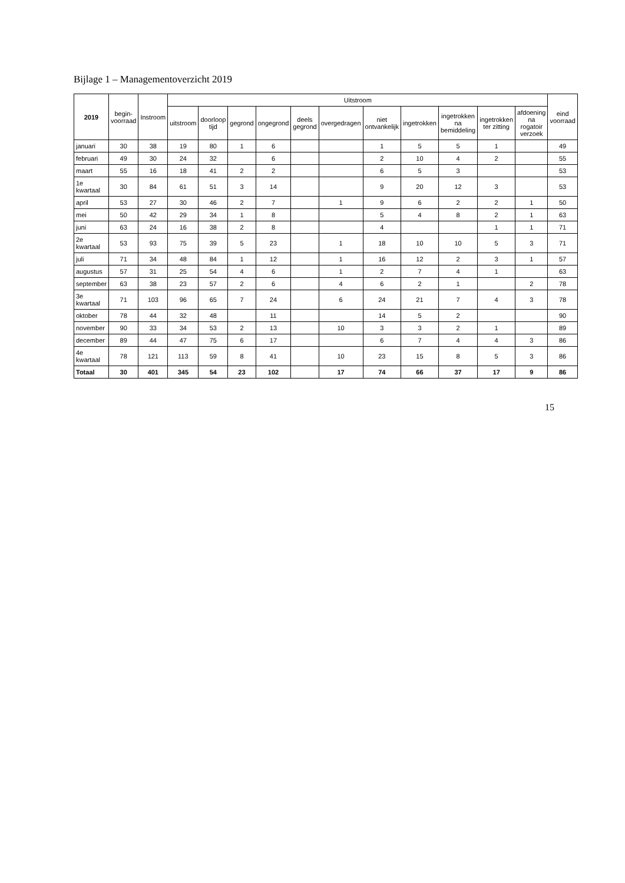Bijlage 1 – Managementoverzicht 2019
| 2019 | begin- voorraad | Instroom | Uitstroom | | | | | | | | | | | eind voorraad |
| --- | --- | --- | --- | --- | --- | --- | --- | --- | --- | --- | --- | --- | --- | --- |
| | | | uitstroom | doorloop tijd | gegrond | ongegrond | deels gegrond | overgedragen | niet ontvankelijk | ingetrokken | ingetrokken na bemiddeling | ingetrokken ter zitting | afdoening na rogatoir verzoek | |
| januari | 30 | 38 | 19 | 80 | 1 | 6 | | | 1 | 5 | 5 | 1 | | 49 |
| februari | 49 | 30 | 24 | 32 | | 6 | | | 2 | 10 | 4 | 2 | | 55 |
| maart | 55 | 16 | 18 | 41 | 2 | 2 | | | 6 | 5 | 3 | | | 53 |
| 1e kwartaal | 30 | 84 | 61 | 51 | 3 | 14 | | | 9 | 20 | 12 | 3 | | 53 |
| april | 53 | 27 | 30 | 46 | 2 | 7 | | 1 | 9 | 6 | 2 | 2 | 1 | 50 |
| mei | 50 | 42 | 29 | 34 | 1 | 8 | | | 5 | 4 | 8 | 2 | 1 | 63 |
| juni | 63 | 24 | 16 | 38 | 2 | 8 | | | 4 | | | 1 | 1 | 71 |
| 2e kwartaal | 53 | 93 | 75 | 39 | 5 | 23 | | 1 | 18 | 10 | 10 | 5 | 3 | 71 |
| juli | 71 | 34 | 48 | 84 | 1 | 12 | | 1 | 16 | 12 | 2 | 3 | 1 | 57 |
| augustus | 57 | 31 | 25 | 54 | 4 | 6 | | 1 | 2 | 7 | 4 | 1 | | 63 |
| september | 63 | 38 | 23 | 57 | 2 | 6 | | 4 | 6 | 2 | 1 | | 2 | 78 |
| 3e kwartaal | 71 | 103 | 96 | 65 | 7 | 24 | | 6 | 24 | 21 | 7 | 4 | 3 | 78 |
| oktober | 78 | 44 | 32 | 48 | | 11 | | | 14 | 5 | 2 | | | 90 |
| november | 90 | 33 | 34 | 53 | 2 | 13 | | 10 | 3 | 3 | 2 | 1 | | 89 |
| december | 89 | 44 | 47 | 75 | 6 | 17 | | | 6 | 7 | 4 | 4 | 3 | 86 |
| 4e kwartaal | 78 | 121 | 113 | 59 | 8 | 41 | | 10 | 23 | 15 | 8 | 5 | 3 | 86 |
| Totaal | 30 | 401 | 345 | 54 | 23 | 102 | | 17 | 74 | 66 | 37 | 17 | 9 | 86 |
15